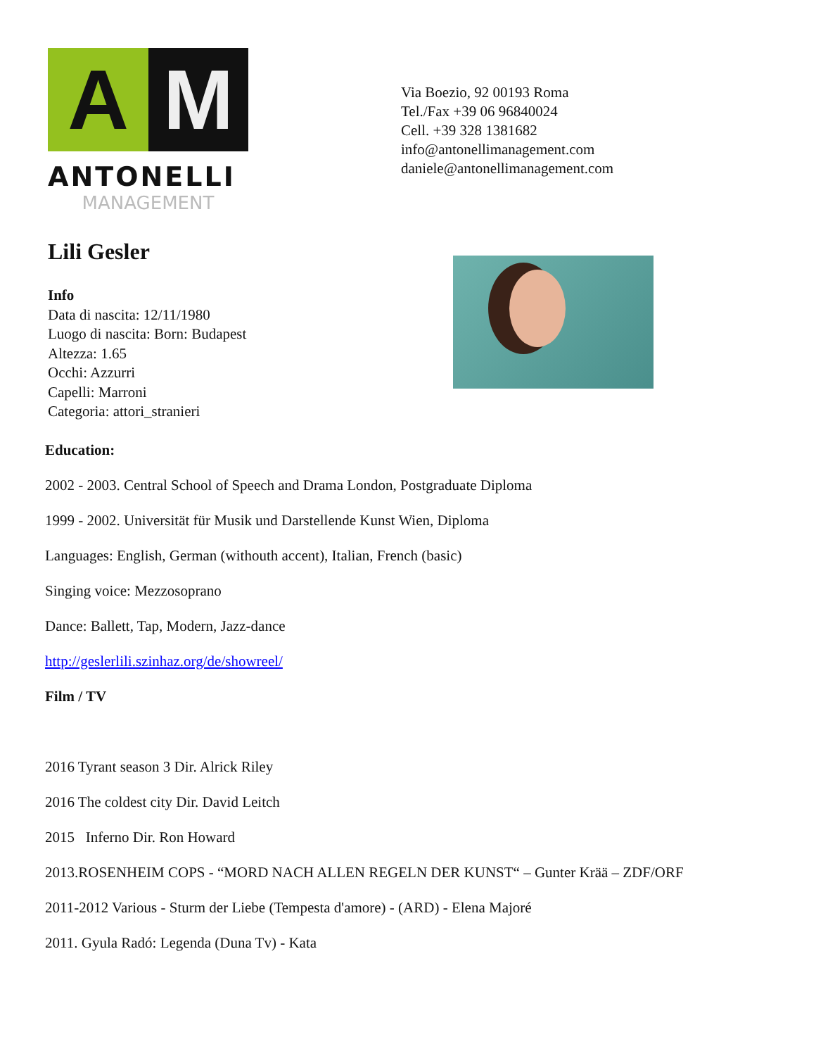A M
ANTONELLI
MANAGEMENT
Via Boezio, 92 00193 Roma
Tel./Fax +39 06 96840024
Cell. +39 328 1381682
info@antonellimanagement.com
daniele@antonellimanagement.com
Lili Gesler
Info
Data di nascita: 12/11/1980
Luogo di nascita: Born: Budapest
Altezza: 1.65
Occhi: Azzurri
Capelli: Marroni
Categoria: attori_stranieri
Education:
2002 - 2003. Central School of Speech and Drama London, Postgraduate Diploma
1999 - 2002. Universität für Musik und Darstellende Kunst Wien, Diploma
Languages: English, German (withouth accent), Italian, French (basic)
Singing voice: Mezzosoprano
Dance: Ballett, Tap, Modern, Jazz-dance
http://geslerlili.szinhaz.org/de/showreel/
Film / TV
2016 Tyrant season 3 Dir. Alrick Riley
2016 The coldest city Dir. David Leitch
2015 Inferno Dir. Ron Howard
2013.ROSENHEIM COPS - “MORD NACH ALLEN REGELN DER KUNST“ – Gunter Krää – ZDF/ORF
2011-2012 Various - Sturm der Liebe (Tempesta d'amore) - (ARD) - Elena Majoré
2011. Gyula Radó: Legenda (Duna Tv) - Kata